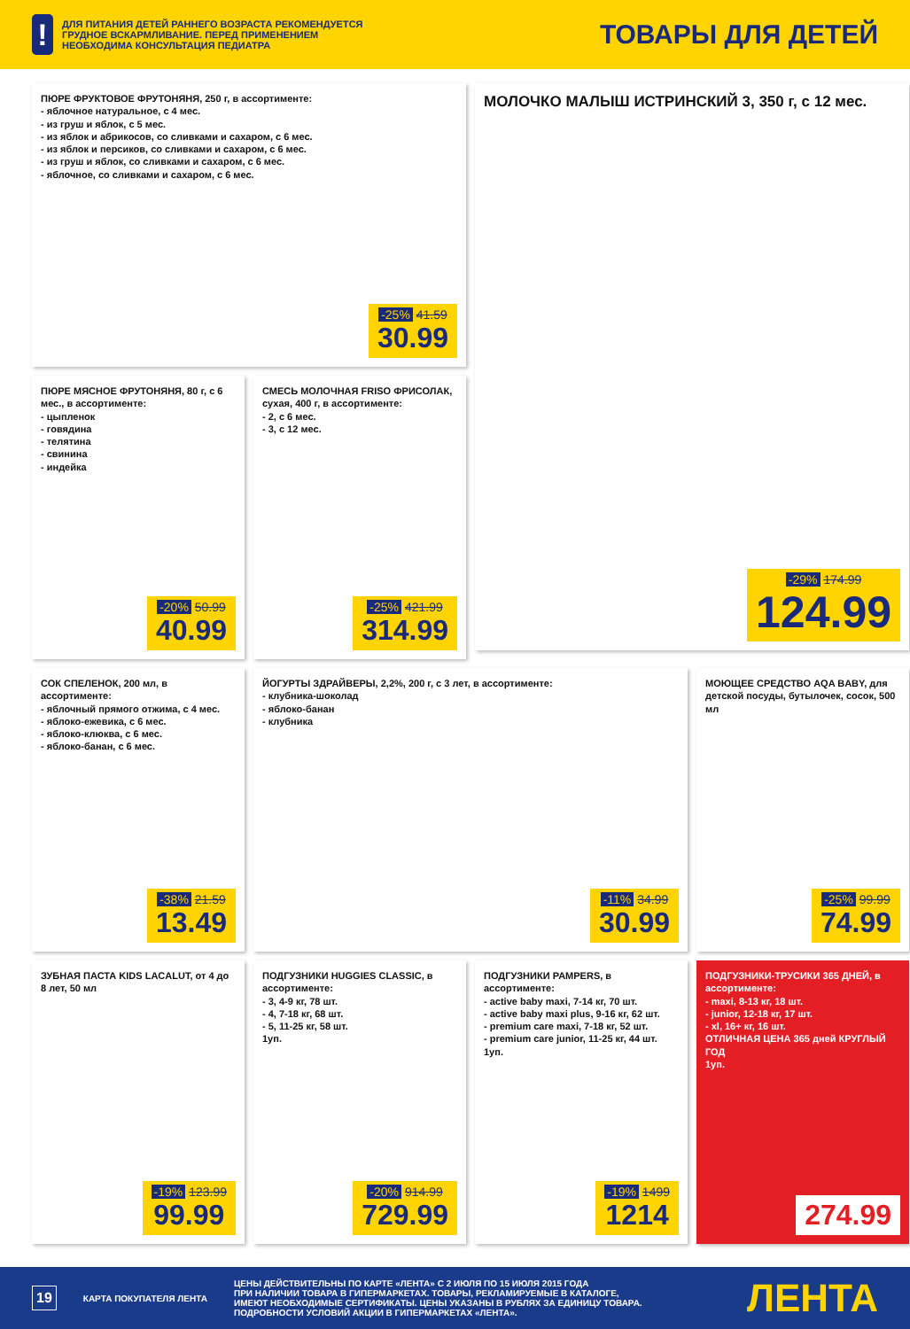!
ДЛЯ ПИТАНИЯ ДЕТЕЙ РАННЕГО ВОЗРАСТА РЕКОМЕНДУЕТСЯ
ГРУДНОЕ ВСКАРМЛИВАНИЕ. ПЕРЕД ПРИМЕНЕНИЕМ
НЕОБХОДИМА КОНСУЛЬТАЦИЯ ПЕДИАТРА
ТОВАРЫ ДЛЯ ДЕТЕЙ
ПЮРЕ ФРУКТОВОЕ ФРУТОНЯНЯ, 250 г, в ассортименте:
- яблочное натуральное, с 4 мес.
- из груш и яблок, с 5 мес.
- из яблок и абрикосов, со сливками и сахаром, с 6 мес.
- из яблок и персиков, со сливками и сахаром, с 6 мес.
- из груш и яблок, со сливками и сахаром, с 6 мес.
- яблочное, со сливками и сахаром, с 6 мес.
-25% 41.59
30.99
МОЛОЧКО МАЛЫШ ИСТРИНСКИЙ 3, 350 г, с 12 мес.
-29% 174.99
124.99
ПЮРЕ МЯСНОЕ ФРУТОНЯНЯ, 80 г, с 6 мес., в ассортименте:
- цыпленок
- говядина
- телятина
- свинина
- индейка
-20% 50.99
40.99
СМЕСЬ МОЛОЧНАЯ FRISO ФРИСОЛАК, сухая, 400 г, в ассортименте:
- 2, с 6 мес.
- 3, с 12 мес.
-25% 421.99
314.99
СОК СПЕЛЕНОК, 200 мл, в ассортименте:
- яблочный прямого отжима, с 4 мес.
- яблоко-ежевика, с 6 мес.
- яблоко-клюква, с 6 мес.
- яблоко-банан, с 6 мес.
-38% 21.59
13.49
ЙОГУРТЫ ЗДРАЙВЕРЫ, 2,2%, 200 г, с 3 лет, в ассортименте:
- клубника-шоколад
- яблоко-банан
- клубника
-11% 34.99
30.99
МОЮЩЕЕ СРЕДСТВО AQA BABY, для детской посуды, бутылочек, сосок, 500 мл
-25% 99.99
74.99
ЗУБНАЯ ПАСТА KIDS LACALUT, от 4 до 8 лет, 50 мл
-19% 123.99
99.99
ПОДГУЗНИКИ HUGGIES CLASSIC, в ассортименте:
- 3, 4-9 кг, 78 шт.
- 4, 7-18 кг, 68 шт.
- 5, 11-25 кг, 58 шт.
1уп.
-20% 914.99
729.99
ПОДГУЗНИКИ PAMPERS, в ассортименте:
- active baby maxi, 7-14 кг, 70 шт.
- active baby maxi plus, 9-16 кг, 62 шт.
- premium care maxi, 7-18 кг, 52 шт.
- premium care junior, 11-25 кг, 44 шт.
1уп.
-19% 1499
1214
ПОДГУЗНИКИ-ТРУСИКИ 365 ДНЕЙ, в ассортименте:
- maxi, 8-13 кг, 18 шт.
- junior, 12-18 кг, 17 шт.
- xl, 16+ кг, 16 шт.
ОТЛИЧНАЯ ЦЕНА 365 дней КРУГЛЫЙ ГОД
1уп.
274.99
19
КАРТА ПОКУПАТЕЛЯ ЛЕНТА
ЦЕНЫ ДЕЙСТВИТЕЛЬНЫ ПО КАРТЕ «ЛЕНТА» С 2 ИЮЛЯ ПО 15 ИЮЛЯ 2015 ГОДА
ПРИ НАЛИЧИИ ТОВАРА В ГИПЕРМАРКЕТАХ. ТОВАРЫ, РЕКЛАМИРУЕМЫЕ В КАТАЛОГЕ,
ИМЕЮТ НЕОБХОДИМЫЕ СЕРТИФИКАТЫ. ЦЕНЫ УКАЗАНЫ В РУБЛЯХ ЗА ЕДИНИЦУ ТОВАРА.
ПОДРОБНОСТИ УСЛОВИЙ АКЦИИ В ГИПЕРМАРКЕТАХ «ЛЕНТА».
ЛЕНТА